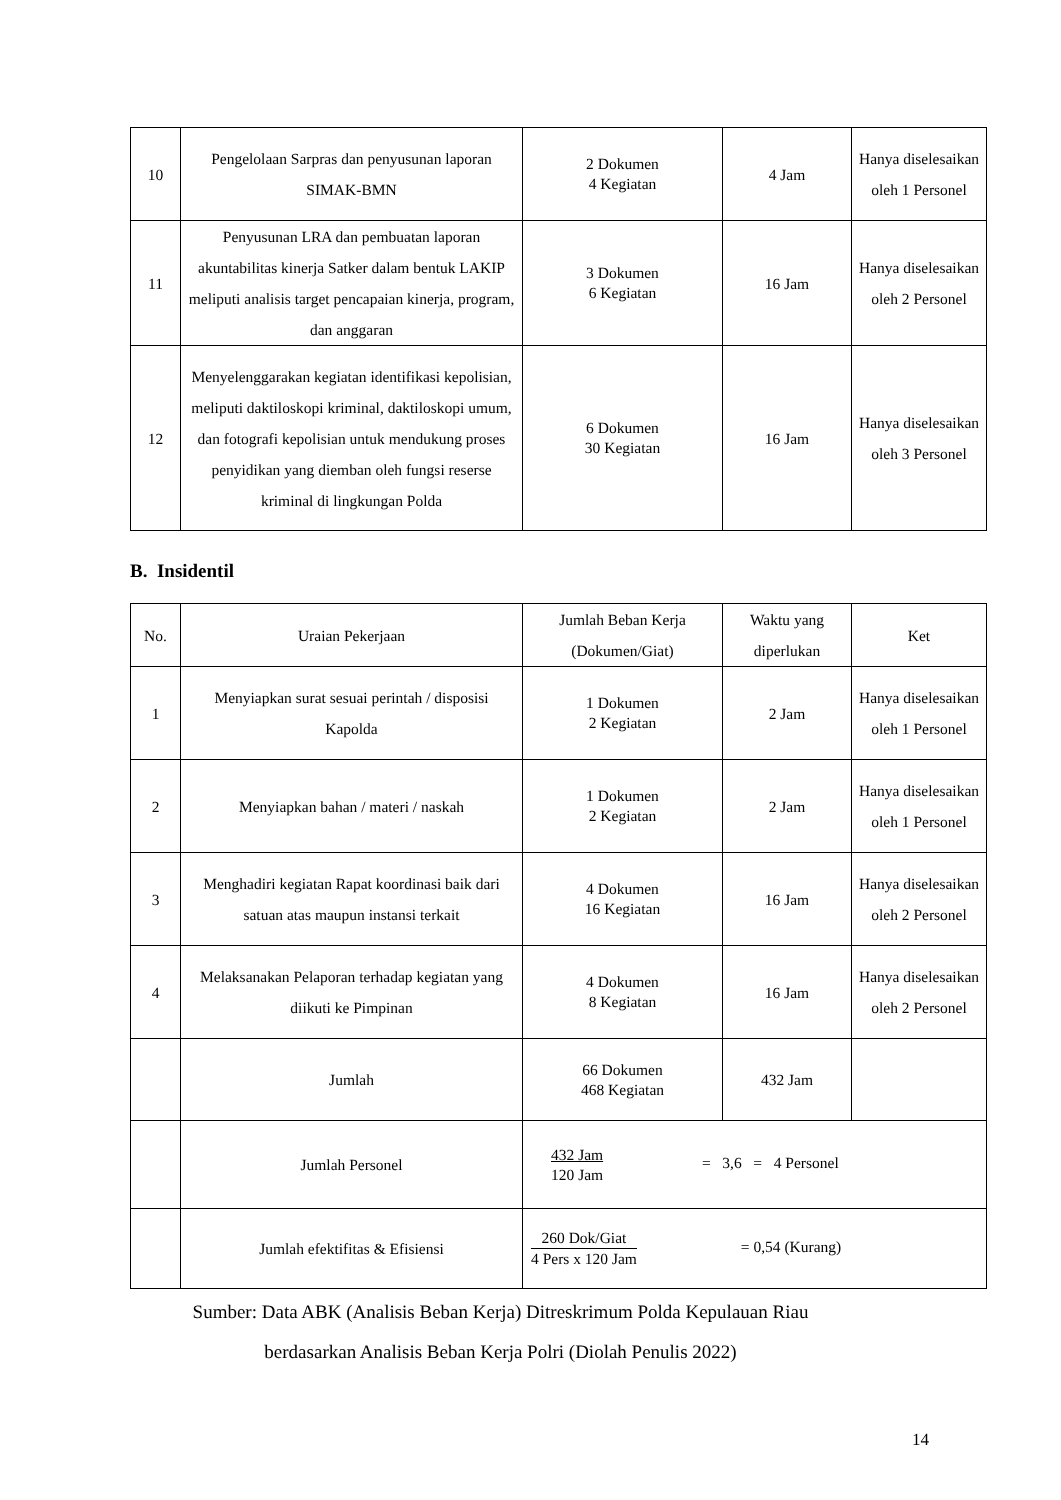| 10 | Pengelolaan Sarpras dan penyusunan laporan SIMAK-BMN | 2 Dokumen 4 Kegiatan | 4 Jam | Hanya diselesaikan oleh 1 Personel |
| 11 | Penyusunan LRA dan pembuatan laporan akuntabilitas kinerja Satker dalam bentuk LAKIP meliputi analisis target pencapaian kinerja, program, dan anggaran | 3 Dokumen 6 Kegiatan | 16 Jam | Hanya diselesaikan oleh 2 Personel |
| 12 | Menyelenggarakan kegiatan identifikasi kepolisian, meliputi daktiloskopi kriminal, daktiloskopi umum, dan fotografi kepolisian untuk mendukung proses penyidikan yang diemban oleh fungsi reserse kriminal di lingkungan Polda | 6 Dokumen 30 Kegiatan | 16 Jam | Hanya diselesaikan oleh 3 Personel |
B. Insidentil
| No. | Uraian Pekerjaan | Jumlah Beban Kerja (Dokumen/Giat) | Waktu yang diperlukan | Ket |
| --- | --- | --- | --- | --- |
| 1 | Menyiapkan surat sesuai perintah / disposisi Kapolda | 1 Dokumen 2 Kegiatan | 2 Jam | Hanya diselesaikan oleh 1 Personel |
| 2 | Menyiapkan bahan / materi / naskah | 1 Dokumen 2 Kegiatan | 2 Jam | Hanya diselesaikan oleh 1 Personel |
| 3 | Menghadiri kegiatan Rapat koordinasi baik dari satuan atas maupun instansi terkait | 4 Dokumen 16 Kegiatan | 16 Jam | Hanya diselesaikan oleh 2 Personel |
| 4 | Melaksanakan Pelaporan terhadap kegiatan yang diikuti ke Pimpinan | 4 Dokumen 8 Kegiatan | 16 Jam | Hanya diselesaikan oleh 2 Personel |
| | Jumlah | 66 Dokumen 468 Kegiatan | 432 Jam | |
| | Jumlah Personel | 432 Jam 120 Jam = 3,6 = 4 Personel | | |
| | Jumlah efektifitas & Efisiensi | 260 Dok/Giat 4 Pers x 120 Jam = 0,54 (Kurang) | | |
Sumber: Data ABK (Analisis Beban Kerja) Ditreskrimum Polda Kepulauan Riau
berdasarkan Analisis Beban Kerja Polri (Diolah Penulis 2022)
14